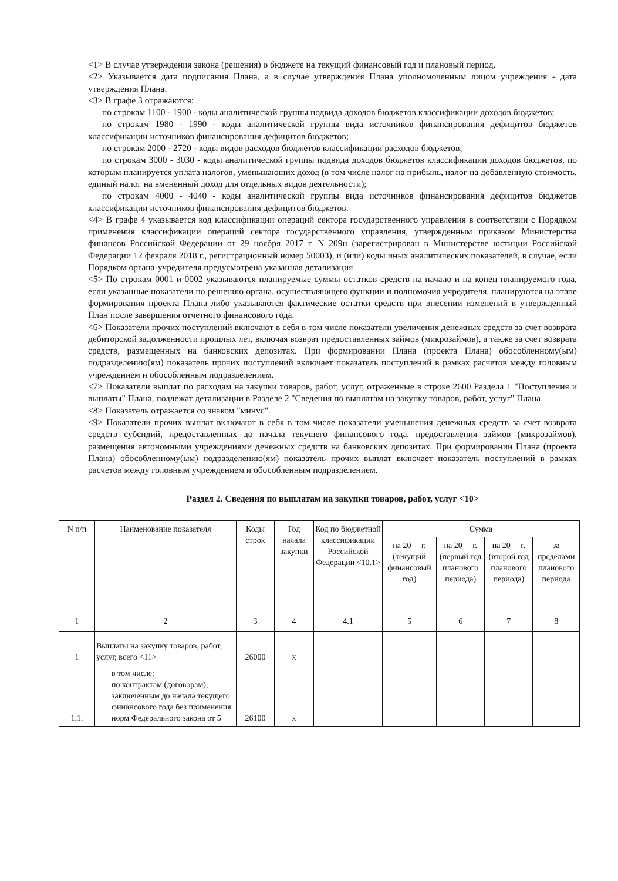<1> В случае утверждения закона (решения) о бюджете на текущий финансовый год и плановый период.
<2> Указывается дата подписания Плана, а в случае утверждения Плана уполномоченным лицом учреждения - дата утверждения Плана.
<3> В графе 3 отражаются:
по строкам 1100 - 1900 - коды аналитической группы подвида доходов бюджетов классификации доходов бюджетов;
по строкам 1980 - 1990 - коды аналитической группы вида источников финансирования дефицитов бюджетов классификации источников финансирования дефицитов бюджетов;
по строкам 2000 - 2720 - коды видов расходов бюджетов классификации расходов бюджетов;
по строкам 3000 - 3030 - коды аналитической группы подвида доходов бюджетов классификации доходов бюджетов, по которым планируется уплата налогов, уменьшающих доход (в том числе налог на прибыль, налог на добавленную стоимость, единый налог на вмененный доход для отдельных видов деятельности);
по строкам 4000 - 4040 - коды аналитической группы вида источников финансирования дефицитов бюджетов классификации источников финансирования дефицитов бюджетов.
<4> В графе 4 указывается код классификации операций сектора государственного управления в соответствии с Порядком применения классификации операций сектора государственного управления, утвержденным приказом Министерства финансов Российской Федерации от 29 ноября 2017 г. N 209н (зарегистрирован в Министерстве юстиции Российской Федерации 12 февраля 2018 г., регистрационный номер 50003), и (или) коды иных аналитических показателей, в случае, если Порядком органа-учредителя предусмотрена указанная детализация
<5> По строкам 0001 и 0002 указываются планируемые суммы остатков средств на начало и на конец планируемого года, если указанные показатели по решению органа, осуществляющего функции и полномочия учредителя, планируются на этапе формирования проекта Плана либо указываются фактические остатки средств при внесении изменений в утвержденный План после завершения отчетного финансового года.
<6> Показатели прочих поступлений включают в себя в том числе показатели увеличения денежных средств за счет возврата дебиторской задолженности прошлых лет, включая возврат предоставленных займов (микрозаймов), а также за счет возврата средств, размещенных на банковских депозитах. При формировании Плана (проекта Плана) обособленному(ым) подразделению(ям) показатель прочих поступлений включает показатель поступлений в рамках расчетов между головным учреждением и обособленным подразделением.
<7> Показатели выплат по расходам на закупки товаров, работ, услуг, отраженные в строке 2600 Раздела 1 "Поступления и выплаты" Плана, подлежат детализации в Разделе 2 "Сведения по выплатам на закупку товаров, работ, услуг" Плана.
<8> Показатель отражается со знаком "минус".
<9> Показатели прочих выплат включают в себя в том числе показатели уменьшения денежных средств за счет возврата средств субсидий, предоставленных до начала текущего финансового года, предоставления займов (микрозаймов), размещения автономными учреждениями денежных средств на банковских депозитах. При формировании Плана (проекта Плана) обособленному(ым) подразделению(ям) показатель прочих выплат включает показатель поступлений в рамках расчетов между головным учреждением и обособленным подразделением.
Раздел 2. Сведения по выплатам на закупки товаров, работ, услуг <10>
| N п/п | Наименование показателя | Коды строк | Год начала закупки | Код по бюджетной классификации Российской Федерации <10.1> | Сумма | | | |
| --- | --- | --- | --- | --- | --- | --- | --- | --- |
| | | | | | на 20__ г. (текущий финансовый год) | на 20__ г. (первый год планового периода) | на 20__ г. (второй год планового периода) | за пределами планового периода |
| 1 | 2 | 3 | 4 | 4.1 | 5 | 6 | 7 | 8 |
| 1 | Выплаты на закупку товаров, работ, услуг, всего <11> | 26000 | x | | | | | |
| 1.1. | в том числе: по контрактам (договорам), заключенным до начала текущего финансового года без применения норм Федерального закона от 5 | 26100 | x | | | | | |